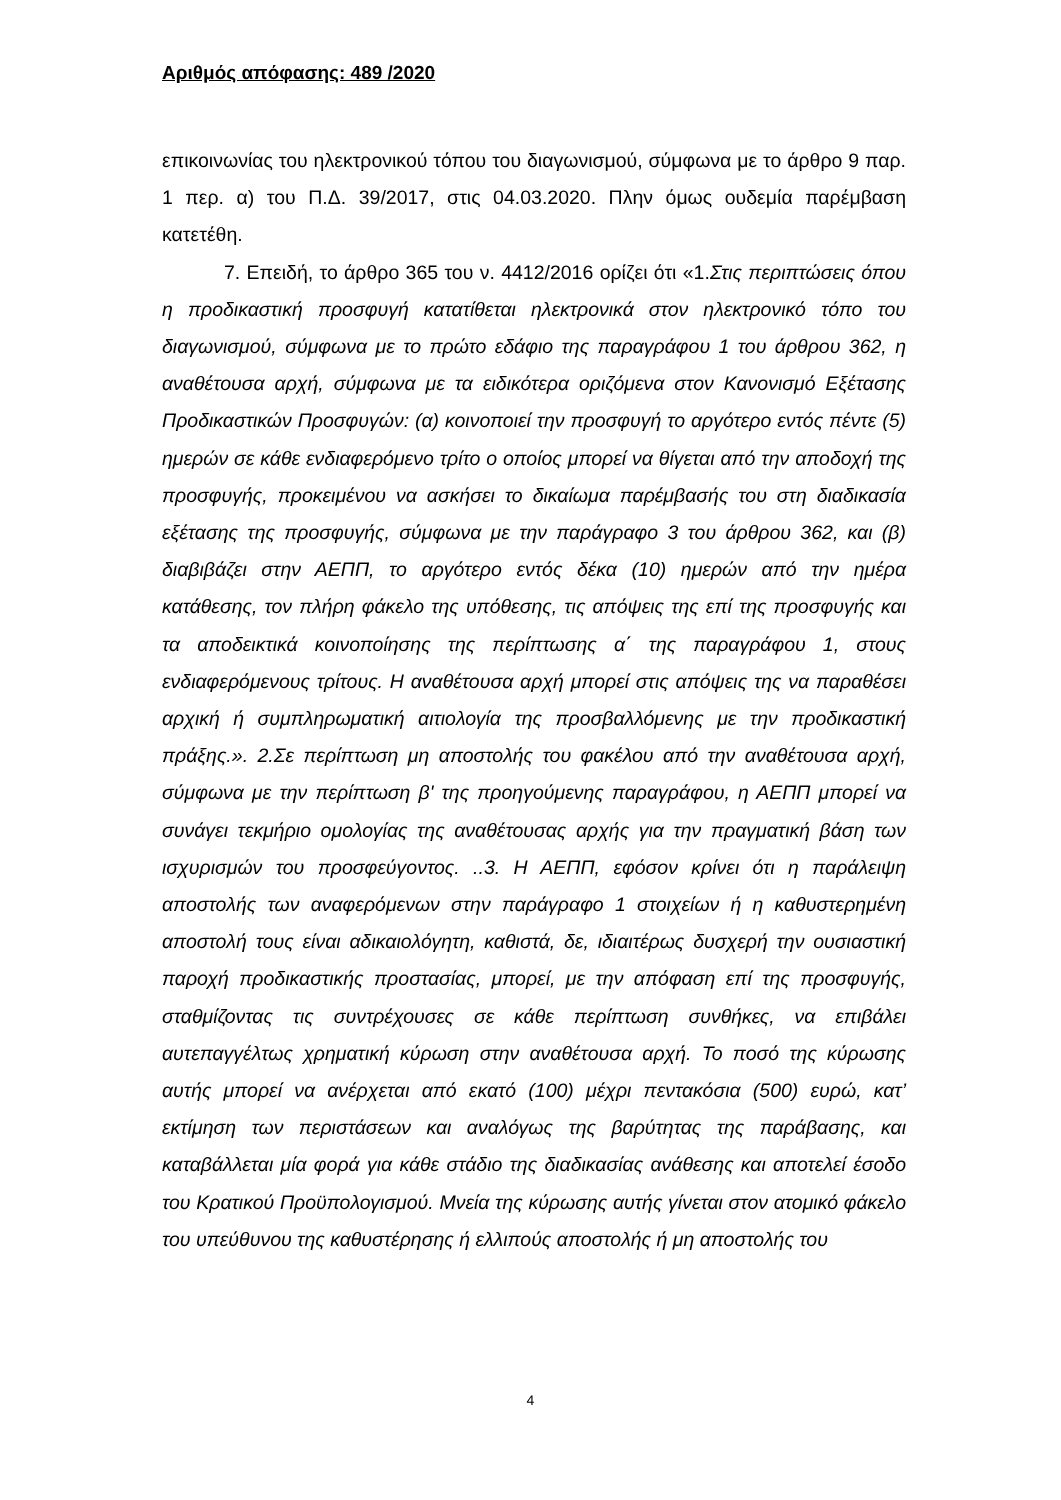Αριθμός απόφασης: 489 /2020
επικοινωνίας του ηλεκτρονικού τόπου του διαγωνισμού, σύμφωνα με το άρθρο 9 παρ. 1 περ. α) του Π.Δ. 39/2017, στις 04.03.2020. Πλην όμως ουδεμία παρέμβαση κατετέθη.
7. Επειδή, το άρθρο 365 του ν. 4412/2016 ορίζει ότι «1.Στις περιπτώσεις όπου η προδικαστική προσφυγή κατατίθεται ηλεκτρονικά στον ηλεκτρονικό τόπο του διαγωνισμού, σύμφωνα με το πρώτο εδάφιο της παραγράφου 1 του άρθρου 362, η αναθέτουσα αρχή, σύμφωνα με τα ειδικότερα οριζόμενα στον Κανονισμό Εξέτασης Προδικαστικών Προσφυγών: (α) κοινοποιεί την προσφυγή το αργότερο εντός πέντε (5) ημερών σε κάθε ενδιαφερόμενο τρίτο ο οποίος μπορεί να θίγεται από την αποδοχή της προσφυγής, προκειμένου να ασκήσει το δικαίωμα παρέμβασής του στη διαδικασία εξέτασης της προσφυγής, σύμφωνα με την παράγραφο 3 του άρθρου 362, και (β) διαβιβάζει στην ΑΕΠΠ, το αργότερο εντός δέκα (10) ημερών από την ημέρα κατάθεσης, τον πλήρη φάκελο της υπόθεσης, τις απόψεις της επί της προσφυγής και τα αποδεικτικά κοινοποίησης της περίπτωσης α΄ της παραγράφου 1, στους ενδιαφερόμενους τρίτους. Η αναθέτουσα αρχή μπορεί στις απόψεις της να παραθέσει αρχική ή συμπληρωματική αιτιολογία της προσβαλλόμενης με την προδικαστική πράξης.». 2.Σε περίπτωση μη αποστολής του φακέλου από την αναθέτουσα αρχή, σύμφωνα με την περίπτωση β' της προηγούμενης παραγράφου, η ΑΕΠΠ μπορεί να συνάγει τεκμήριο ομολογίας της αναθέτουσας αρχής για την πραγματική βάση των ισχυρισμών του προσφεύγοντος. ..3. Η ΑΕΠΠ, εφόσον κρίνει ότι η παράλειψη αποστολής των αναφερόμενων στην παράγραφο 1 στοιχείων ή η καθυστερημένη αποστολή τους είναι αδικαιολόγητη, καθιστά, δε, ιδιαιτέρως δυσχερή την ουσιαστική παροχή προδικαστικής προστασίας, μπορεί, με την απόφαση επί της προσφυγής, σταθμίζοντας τις συντρέχουσες σε κάθε περίπτωση συνθήκες, να επιβάλει αυτεπαγγέλτως χρηματική κύρωση στην αναθέτουσα αρχή. Το ποσό της κύρωσης αυτής μπορεί να ανέρχεται από εκατό (100) μέχρι πεντακόσια (500) ευρώ, κατ’ εκτίμηση των περιστάσεων και αναλόγως της βαρύτητας της παράβασης, και καταβάλλεται μία φορά για κάθε στάδιο της διαδικασίας ανάθεσης και αποτελεί έσοδο του Κρατικού Προϋπολογισμού. Μνεία της κύρωσης αυτής γίνεται στον ατομικό φάκελο του υπεύθυνου της καθυστέρησης ή ελλιπούς αποστολής ή μη αποστολής του
4